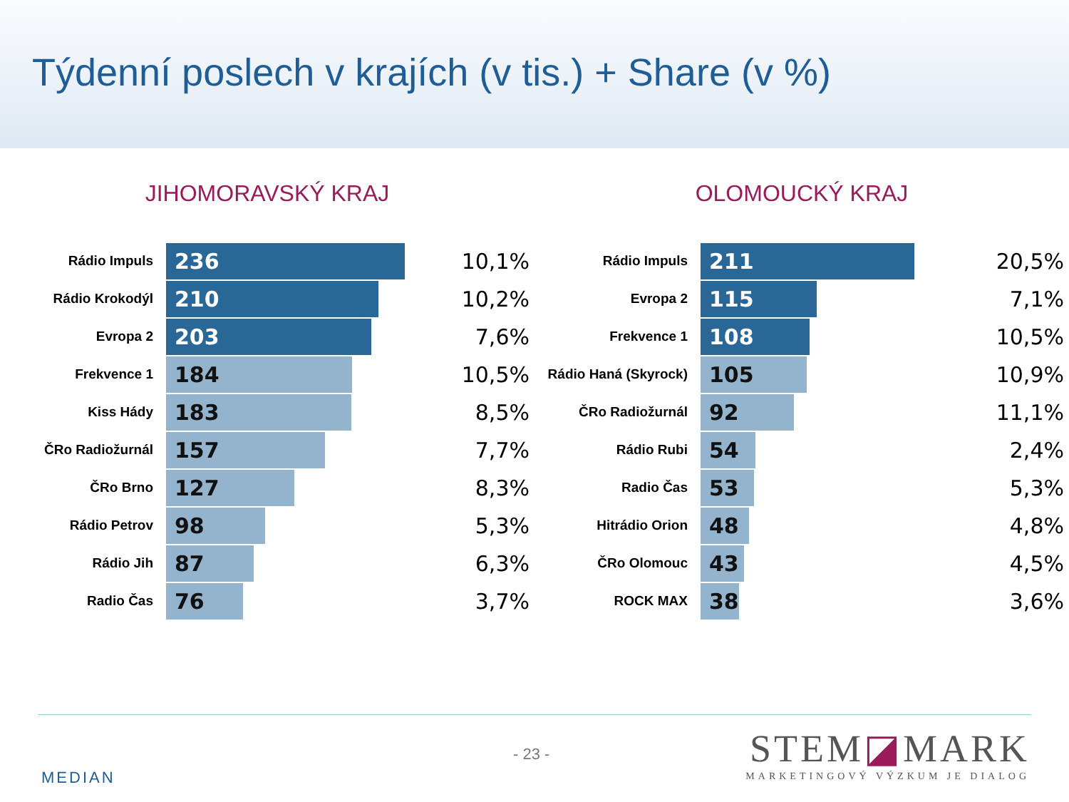Týdenní poslech v krajích (v tis.) + Share (v %)
JIHOMORAVSKÝ KRAJ
| Rádio Impuls | 236 | 10,1% |
| Rádio Krokodýl | 210 | 10,2% |
| Evropa 2 | 203 | 7,6% |
| Frekvence 1 | 184 | 10,5% |
| Kiss Hády | 183 | 8,5% |
| ČRo Radiožurnál | 157 | 7,7% |
| ČRo Brno | 127 | 8,3% |
| Rádio Petrov | 98 | 5,3% |
| Rádio Jih | 87 | 6,3% |
| Radio Čas | 76 | 3,7% |
OLOMOUCKÝ KRAJ
| Rádio Impuls | 211 | 20,5% |
| Evropa 2 | 115 | 7,1% |
| Frekvence 1 | 108 | 10,5% |
| Rádio Haná (Skyrock) | 105 | 10,9% |
| ČRo Radiožurnál | 92 | 11,1% |
| Rádio Rubi | 54 | 2,4% |
| Radio Čas | 53 | 5,3% |
| Hitrádio Orion | 48 | 4,8% |
| ČRo Olomouc | 43 | 4,5% |
| ROCK MAX | 38 | 3,6% |
- 23 -
MEDIAN
STEM◪MARK
MARKETINGOVÝ VÝZKUM JE DIALOG